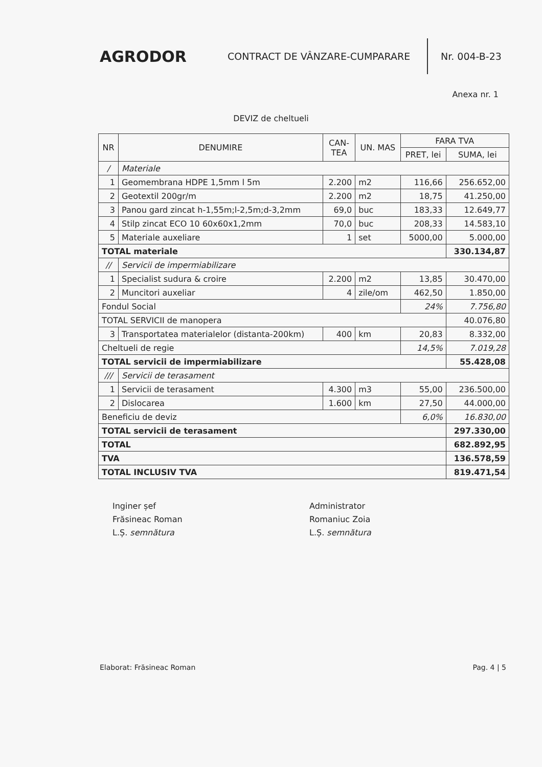AGRODOR
CONTRACT DE VÂNZARE-CUMPARARE
Nr. 004-B-23
Anexa nr. 1
DEVIZ de cheltueli
| NR | DENUMIRE | CAN- TEA | UN. MAS | FARA TVA | |
| --- | --- | --- | --- | --- | --- |
| | | | | PRET, lei | SUMA, lei |
| / | Materiale | | | | |
| 1 | Geomembrana HDPE 1,5mm l 5m | 2.200 | m2 | 116,66 | 256.652,00 |
| 2 | Geotextil 200gr/m | 2.200 | m2 | 18,75 | 41.250,00 |
| 3 | Panou gard zincat h-1,55m;l-2,5m;d-3,2mm | 69,0 | buc | 183,33 | 12.649,77 |
| 4 | Stilp zincat ECO 10 60x60x1,2mm | 70,0 | buc | 208,33 | 14.583,10 |
| 5 | Materiale auxeliare | 1 | set | 5000,00 | 5.000,00 |
| TOTAL materiale | | | | | 330.134,87 |
| // | Servicii de impermiabilizare | | | | |
| 1 | Specialist sudura & croire | 2.200 | m2 | 13,85 | 30.470,00 |
| 2 | Muncitori auxeliar | 4 | zile/om | 462,50 | 1.850,00 |
| Fondul Social | | | | 24% | 7.756,80 |
| TOTAL SERVICII de manopera | | | | | 40.076,80 |
| 3 | Transportatea materialelor (distanta-200km) | 400 | km | 20,83 | 8.332,00 |
| Cheltueli de regie | | | | 14,5% | 7.019,28 |
| TOTAL servicii de impermiabilizare | | | | | 55.428,08 |
| /// | Servicii de terasament | | | | |
| 1 | Servicii de terasament | 4.300 | m3 | 55,00 | 236.500,00 |
| 2 | Dislocarea | 1.600 | km | 27,50 | 44.000,00 |
| Beneficiu de deviz | | | | 6,0% | 16.830,00 |
| TOTAL servicii de terasament | | | | | 297.330,00 |
| TOTAL | | | | | 682.892,95 |
| TVA | | | | | 136.578,59 |
| TOTAL INCLUSIV TVA | | | | | 819.471,54 |
Inginer șef
Frăsineac Roman
L.Ș. semnătura
Administrator
Romaniuc Zoia
L.Ș. semnătura
Elaborat: Frăsineac Roman Pag. 4 | 5